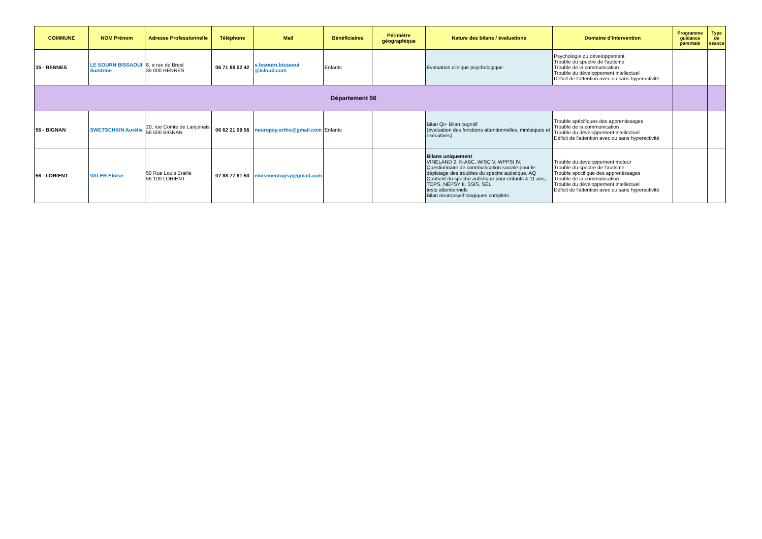| COMMUNE | NOM Prénom | Adresse Professionnelle | Téléphone | Mail | Bénéficiaires | Périmètre géographique | Nature des bilans / évaluations | Domaine d'intervention | Programme guidance parentale | Type de séance |
| --- | --- | --- | --- | --- | --- | --- | --- | --- | --- | --- |
| 35 - RENNES | LE SOURN BISSAOUI Sandrine | 8, a rue de Brest 35 000 RENNES | 06 71 89 02 42 | s.lesourn.bissaoui @icloud.com | Enfants | | Evaluation clinique psychologique | Psychologie du développement Trouble du spectre de l'autisme Trouble de la communication Trouble du développement intellectuel Déficit de l'attention avec ou sans hyperactivité | | |
| Département 56 | | | | | | | | | | |
| 56 - BIGNAN | SWETSCHKIN Aurélie | 20, rue Comte de Lanjuinais 56 500 BIGNAN | 06 62 21 09 56 | neuropsy.ortho@gmail.com | Enfants | | Bilan Qi+ Bilan cognitif (évaluation des fonctions attentionnelles, mnésiques et exécutives) | Trouble spécifiques des apprentissages Trouble de la communication Trouble du développement intellectuel Déficit de l'attention avec ou sans hyperactivité | | |
| 56 - LORIENT | VALER Eloïse | 50 Rue Louis Braille 56 100 LORIENT | 07 88 77 81 53 | eloiseneuropsy@gmail.com | | | Bilans uniquement VINELAND 2, K-ABC, WISC V, WPPSI IV, Questionnaire de communication sociale pour le dépistage des troubles du spectre autistique, AQ Quotient du spectre autistique pour enfants 4-11 ans, TOPS, NEPSY II, SSIS, SEL, tests attentionnels Bilan neuropsychologiques complets | Trouble du developpement moteur Trouble du spectre de l'autisme Trouble spccifique des apprentissages Trouble de la communication Trouble du développement intellectuel Déficit de l'attention avec ou sans hyperactivité | | |